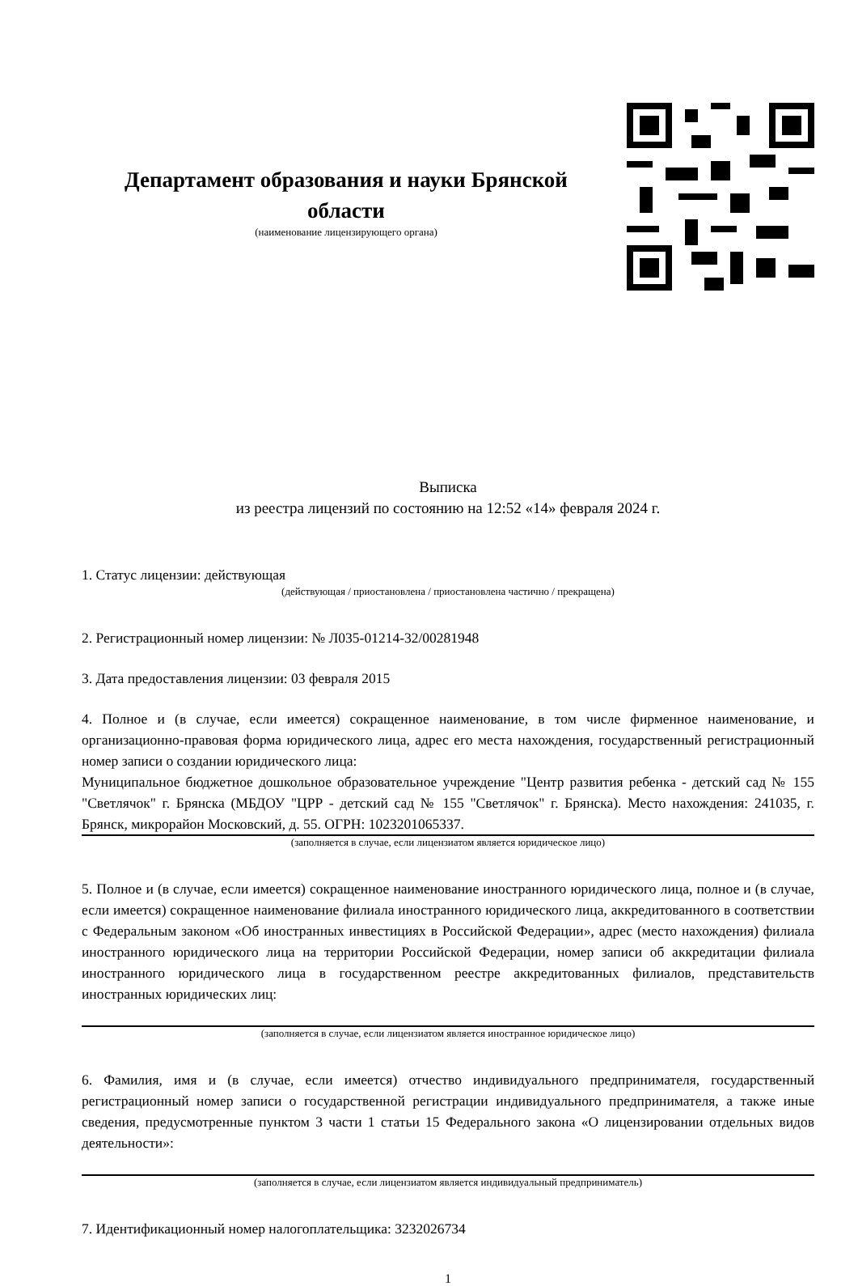Департамент образования и науки Брянской области
(наименование лицензирующего органа)
Выписка
из реестра лицензий по состоянию на 12:52 «14» февраля 2024 г.
1. Статус лицензии: действующая
(действующая / приостановлена / приостановлена частично / прекращена)
2. Регистрационный номер лицензии: № Л035-01214-32/00281948
3. Дата предоставления лицензии: 03 февраля 2015
4. Полное и (в случае, если имеется) сокращенное наименование, в том числе фирменное наименование, и организационно-правовая форма юридического лица, адрес его места нахождения, государственный регистрационный номер записи о создании юридического лица:
Муниципальное бюджетное дошкольное образовательное учреждение "Центр развития ребенка - детский сад № 155 "Светлячок" г. Брянска (МБДОУ "ЦРР - детский сад № 155 "Светлячок" г. Брянска). Место нахождения: 241035, г. Брянск, микрорайон Московский, д. 55. ОГРН: 1023201065337.
(заполняется в случае, если лицензиатом является юридическое лицо)
5. Полное и (в случае, если имеется) сокращенное наименование иностранного юридического лица, полное и (в случае, если имеется) сокращенное наименование филиала иностранного юридического лица, аккредитованного в соответствии с Федеральным законом «Об иностранных инвестициях в Российской Федерации», адрес (место нахождения) филиала иностранного юридического лица на территории Российской Федерации, номер записи об аккредитации филиала иностранного юридического лица в государственном реестре аккредитованных филиалов, представительств иностранных юридических лиц:
(заполняется в случае, если лицензиатом является иностранное юридическое лицо)
6. Фамилия, имя и (в случае, если имеется) отчество индивидуального предпринимателя, государственный регистрационный номер записи о государственной регистрации индивидуального предпринимателя, а также иные сведения, предусмотренные пунктом 3 части 1 статьи 15 Федерального закона «О лицензировании отдельных видов деятельности»:
(заполняется в случае, если лицензиатом является индивидуальный предприниматель)
7. Идентификационный номер налогоплательщика: 3232026734
1